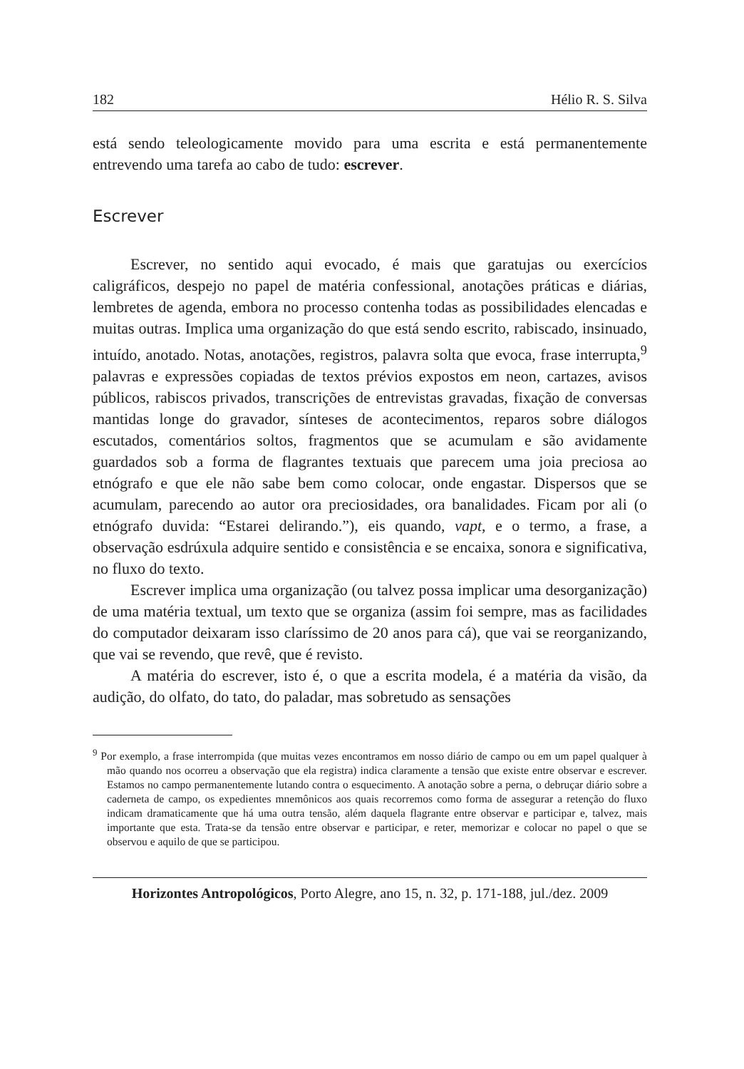182 Hélio R. S. Silva
está sendo teleologicamente movido para uma escrita e está permanentemente entrevendo uma tarefa ao cabo de tudo: escrever.
Escrever
Escrever, no sentido aqui evocado, é mais que garatujas ou exercícios caligráficos, despejo no papel de matéria confessional, anotações práticas e diárias, lembretes de agenda, embora no processo contenha todas as possibilidades elencadas e muitas outras. Implica uma organização do que está sendo escrito, rabiscado, insinuado, intuído, anotado. Notas, anotações, registros, palavra solta que evoca, frase interrupta,<sup>9</sup> palavras e expressões copiadas de textos prévios expostos em neon, cartazes, avisos públicos, rabiscos privados, transcrições de entrevistas gravadas, fixação de conversas mantidas longe do gravador, sínteses de acontecimentos, reparos sobre diálogos escutados, comentários soltos, fragmentos que se acumulam e são avidamente guardados sob a forma de flagrantes textuais que parecem uma joia preciosa ao etnógrafo e que ele não sabe bem como colocar, onde engastar. Dispersos que se acumulam, parecendo ao autor ora preciosidades, ora banalidades. Ficam por ali (o etnógrafo duvida: “Estarei delirando.”), eis quando, vapt, e o termo, a frase, a observação esdrúxula adquire sentido e consistência e se encaixa, sonora e significativa, no fluxo do texto.
Escrever implica uma organização (ou talvez possa implicar uma desorganização) de uma matéria textual, um texto que se organiza (assim foi sempre, mas as facilidades do computador deixaram isso claríssimo de 20 anos para cá), que vai se reorganizando, que vai se revendo, que revê, que é revisto.
A matéria do escrever, isto é, o que a escrita modela, é a matéria da visão, da audição, do olfato, do tato, do paladar, mas sobretudo as sensações
<sup>9</sup> Por exemplo, a frase interrompida (que muitas vezes encontramos em nosso diário de campo ou em um papel qualquer à mão quando nos ocorreu a observação que ela registra) indica claramente a tensão que existe entre observar e escrever. Estamos no campo permanentemente lutando contra o esquecimento. A anotação sobre a perna, o debruçar diário sobre a caderneta de campo, os expedientes mnemônicos aos quais recorremos como forma de assegurar a retenção do fluxo indicam dramaticamente que há uma outra tensão, além daquela flagrante entre observar e participar e, talvez, mais importante que esta. Trata-se da tensão entre observar e participar, e reter, memorizar e colocar no papel o que se observou e aquilo de que se participou.
Horizontes Antropológicos, Porto Alegre, ano 15, n. 32, p. 171-188, jul./dez. 2009